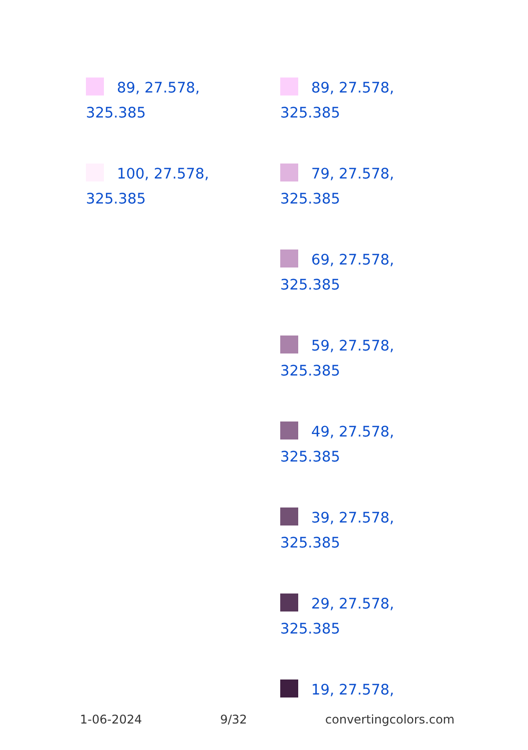89, 27.578, 325.385
100, 27.578, 325.385
89, 27.578, 325.385
79, 27.578, 325.385
69, 27.578, 325.385
59, 27.578, 325.385
49, 27.578, 325.385
39, 27.578, 325.385
29, 27.578, 325.385
19, 27.578,
1-06-2024 9/32 convertingcolors.com